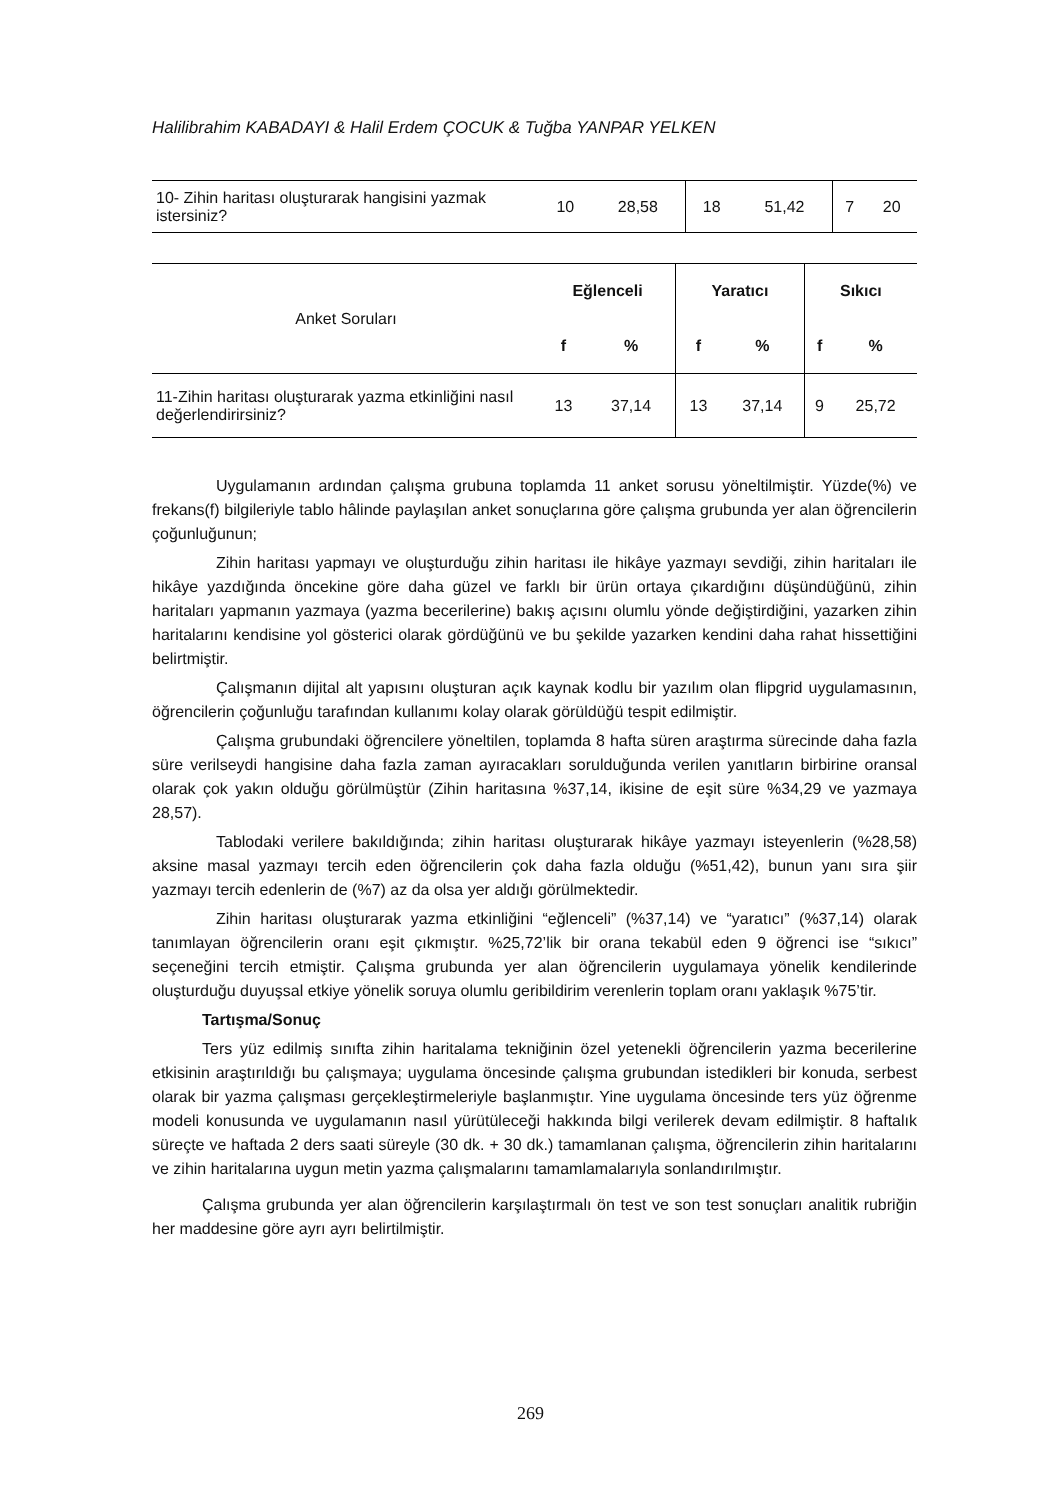Halilibrahim KABADAYI & Halil Erdem ÇOCUK & Tuğba YANPAR YELKEN
| 10- Zihin haritası oluşturarak hangisini yazmak istersiniz? | 10 | 28,58 | 18 | 51,42 | 7 | 20 |
| Anket Soruları | Eğlenceli | | Yaratıcı | | Sıkıcı | |
| | f | % | f | % | f | % |
| 11-Zihin haritası oluşturarak yazma etkinliğini nasıl değerlendirirsiniz? | 13 | 37,14 | 13 | 37,14 | 9 | 25,72 |
Uygulamanın ardından çalışma grubuna toplamda 11 anket sorusu yöneltilmiştir. Yüzde(%) ve frekans(f) bilgileriyle tablo hâlinde paylaşılan anket sonuçlarına göre çalışma grubunda yer alan öğrencilerin çoğunluğunun;
Zihin haritası yapmayı ve oluşturduğu zihin haritası ile hikâye yazmayı sevdiği, zihin haritaları ile hikâye yazdığında öncekine göre daha güzel ve farklı bir ürün ortaya çıkardığını düşündüğünü, zihin haritaları yapmanın yazmaya (yazma becerilerine) bakış açısını olumlu yönde değiştirdiğini, yazarken zihin haritalarını kendisine yol gösterici olarak gördüğünü ve bu şekilde yazarken kendini daha rahat hissettiğini belirtmiştir.
Çalışmanın dijital alt yapısını oluşturan açık kaynak kodlu bir yazılım olan flipgrid uygulamasının, öğrencilerin çoğunluğu tarafından kullanımı kolay olarak görüldüğü tespit edilmiştir.
Çalışma grubundaki öğrencilere yöneltilen, toplamda 8 hafta süren araştırma sürecinde daha fazla süre verilseydi hangisine daha fazla zaman ayıracakları sorulduğunda verilen yanıtların birbirine oransal olarak çok yakın olduğu görülmüştür (Zihin haritasına %37,14, ikisine de eşit süre %34,29 ve yazmaya 28,57).
Tablodaki verilere bakıldığında; zihin haritası oluşturarak hikâye yazmayı isteyenlerin (%28,58) aksine masal yazmayı tercih eden öğrencilerin çok daha fazla olduğu (%51,42), bunun yanı sıra şiir yazmayı tercih edenlerin de (%7) az da olsa yer aldığı görülmektedir.
Zihin haritası oluşturarak yazma etkinliğini “eğlenceli” (%37,14) ve “yaratıcı” (%37,14) olarak tanımlayan öğrencilerin oranı eşit çıkmıştır. %25,72’lik bir orana tekabül eden 9 öğrenci ise “sıkıcı” seçeneğini tercih etmiştir. Çalışma grubunda yer alan öğrencilerin uygulamaya yönelik kendilerinde oluşturduğu duyuşsal etkiye yönelik soruya olumlu geribildirim verenlerin toplam oranı yaklaşık %75’tir.
Tartışma/Sonuç
Ters yüz edilmiş sınıfta zihin haritalama tekniğinin özel yetenekli öğrencilerin yazma becerilerine etkisinin araştırıldığı bu çalışmaya; uygulama öncesinde çalışma grubundan istedikleri bir konuda, serbest olarak bir yazma çalışması gerçekleştirmeleriyle başlanmıştır. Yine uygulama öncesinde ters yüz öğrenme modeli konusunda ve uygulamanın nasıl yürütüleceği hakkında bilgi verilerek devam edilmiştir. 8 haftalık süreçte ve haftada 2 ders saati süreyle (30 dk. + 30 dk.) tamamlanan çalışma, öğrencilerin zihin haritalarını ve zihin haritalarına uygun metin yazma çalışmalarını tamamlamalarıyla sonlandırılmıştır.
Çalışma grubunda yer alan öğrencilerin karşılaştırmalı ön test ve son test sonuçları analitik rubriğin her maddesine göre ayrı ayrı belirtilmiştir.
269